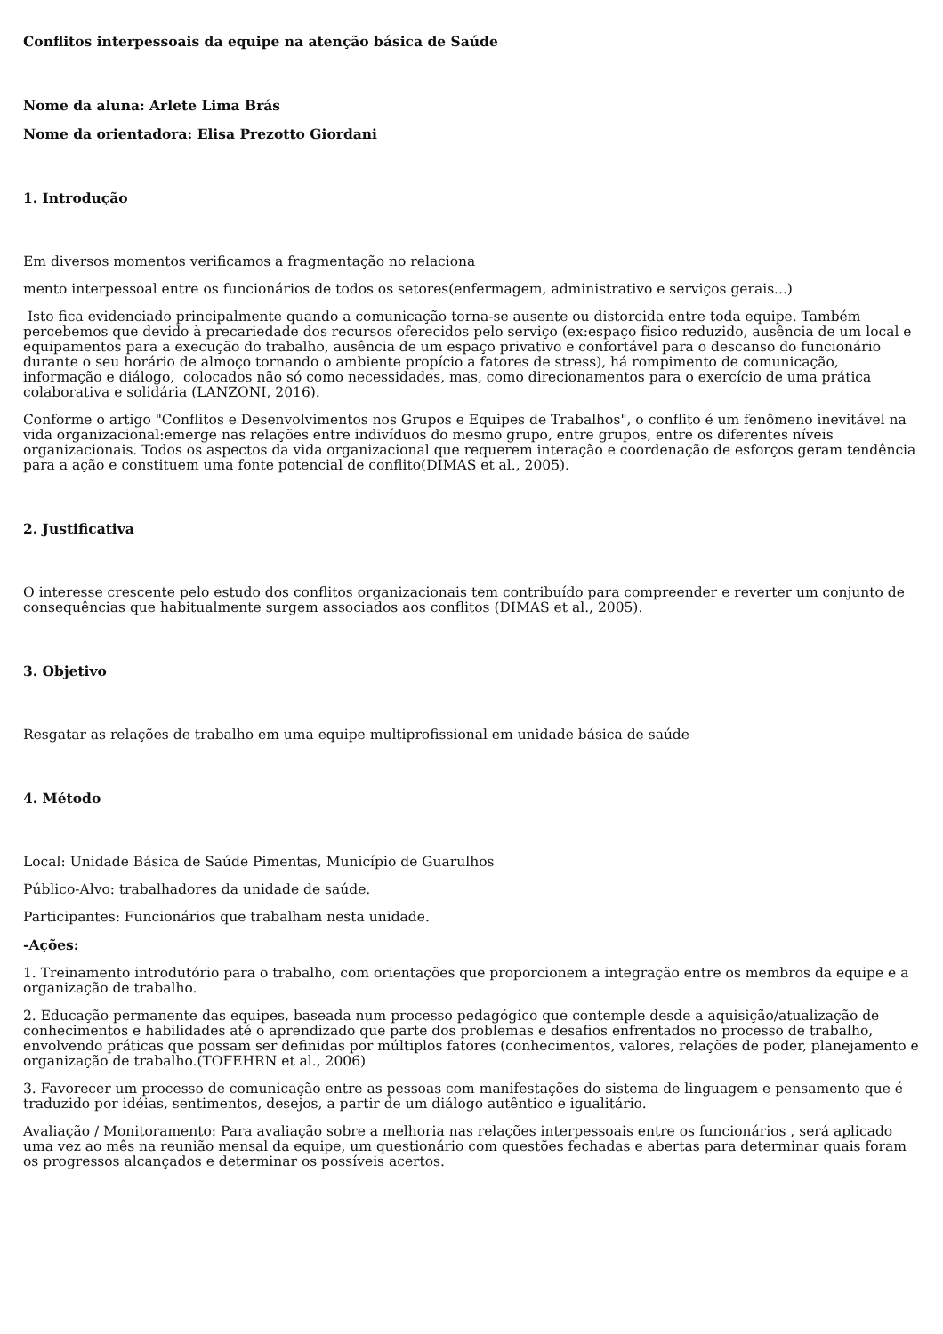Conflitos interpessoais da equipe na atenção básica de Saúde
Nome da aluna: Arlete Lima Brás
Nome da orientadora: Elisa Prezotto Giordani
1. Introdução
Em diversos momentos verificamos a fragmentação no relaciona
mento interpessoal entre os funcionários de todos os setores(enfermagem, administrativo e serviços gerais...)
Isto fica evidenciado principalmente quando a comunicação torna-se ausente ou distorcida entre toda equipe. Também percebemos que devido à precariedade dos recursos oferecidos pelo serviço (ex:espaço físico reduzido, ausência de um local e equipamentos para a execução do trabalho, ausência de um espaço privativo e confortável para o descanso do funcionário durante o seu horário de almoço tornando o ambiente propício a fatores de stress), há rompimento de comunicação, informação e diálogo, colocados não só como necessidades, mas, como direcionamentos para o exercício de uma prática colaborativa e solidária (LANZONI, 2016).
Conforme o artigo "Conflitos e Desenvolvimentos nos Grupos e Equipes de Trabalhos", o conflito é um fenômeno inevitável na vida organizacional:emerge nas relações entre indivíduos do mesmo grupo, entre grupos, entre os diferentes níveis organizacionais. Todos os aspectos da vida organizacional que requerem interação e coordenação de esforços geram tendência para a ação e constituem uma fonte potencial de conflito(DIMAS et al., 2005).
2. Justificativa
O interesse crescente pelo estudo dos conflitos organizacionais tem contribuído para compreender e reverter um conjunto de consequências que habitualmente surgem associados aos conflitos (DIMAS et al., 2005).
3. Objetivo
Resgatar as relações de trabalho em uma equipe multiprofissional em unidade básica de saúde
4. Método
Local: Unidade Básica de Saúde Pimentas, Município de Guarulhos
Público-Alvo: trabalhadores da unidade de saúde.
Participantes: Funcionários que trabalham nesta unidade.
-Ações:
1. Treinamento introdutório para o trabalho, com orientações que proporcionem a integração entre os membros da equipe e a organização de trabalho.
2. Educação permanente das equipes, baseada num processo pedagógico que contemple desde a aquisição/atualização de conhecimentos e habilidades até o aprendizado que parte dos problemas e desafios enfrentados no processo de trabalho, envolvendo práticas que possam ser definidas por múltiplos fatores (conhecimentos, valores, relações de poder, planejamento e organização de trabalho.(TOFEHRN et al., 2006)
3. Favorecer um processo de comunicação entre as pessoas com manifestações do sistema de linguagem e pensamento que é traduzido por idéias, sentimentos, desejos, a partir de um diálogo autêntico e igualitário.
Avaliação / Monitoramento: Para avaliação sobre a melhoria nas relações interpessoais entre os funcionários , será aplicado uma vez ao mês na reunião mensal da equipe, um questionário com questões fechadas e abertas para determinar quais foram os progressos alcançados e determinar os possíveis acertos.